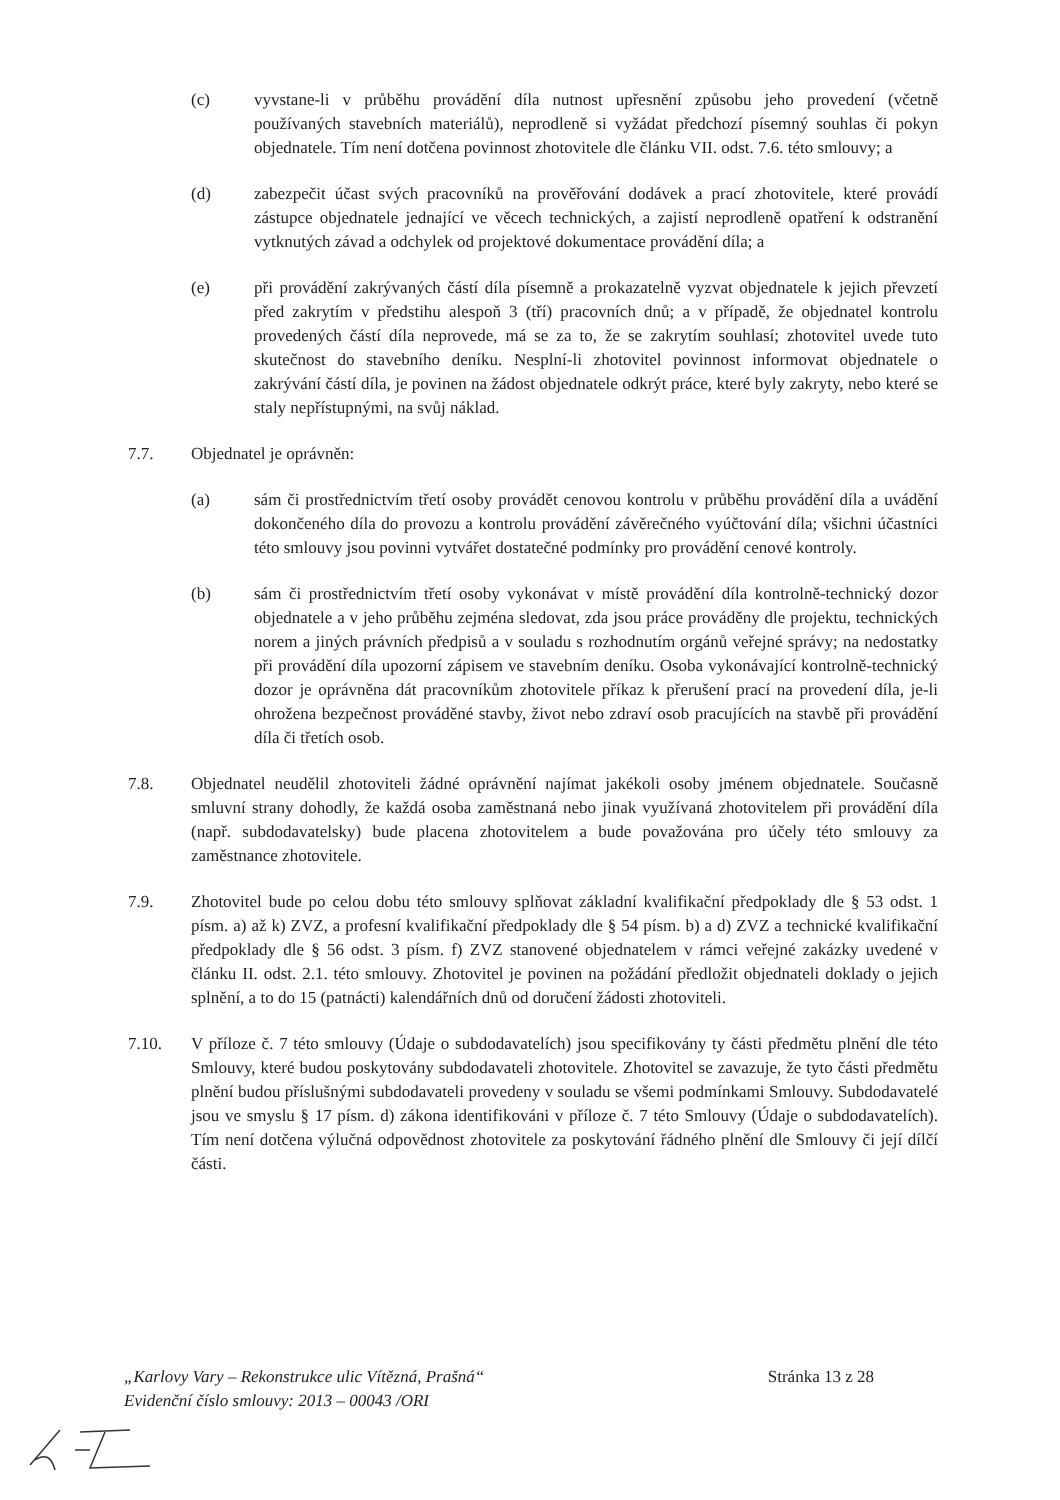(c) vyvstane-li v průběhu provádění díla nutnost upřesnění způsobu jeho provedení (včetně používaných stavebních materiálů), neprodleně si vyžádat předchozí písemný souhlas či pokyn objednatele. Tím není dotčena povinnost zhotovitele dle článku VII. odst. 7.6. této smlouvy; a
(d) zabezpečit účast svých pracovníků na prověřování dodávek a prací zhotovitele, které provádí zástupce objednatele jednající ve věcech technických, a zajistí neprodleně opatření k odstranění vytknutých závad a odchylek od projektové dokumentace provádění díla; a
(e) při provádění zakrývaných částí díla písemně a prokazatelně vyzvat objednatele k jejich převzetí před zakrytím v předstihu alespoň 3 (tří) pracovních dnů; a v případě, že objednatel kontrolu provedených částí díla neprovede, má se za to, že se zakrytím souhlasí; zhotovitel uvede tuto skutečnost do stavebního deníku. Nesplní-li zhotovitel povinnost informovat objednatele o zakrývání částí díla, je povinen na žádost objednatele odkrýt práce, které byly zakryty, nebo které se staly nepřístupnými, na svůj náklad.
7.7. Objednatel je oprávněn:
(a) sám či prostřednictvím třetí osoby provádět cenovou kontrolu v průběhu provádění díla a uvádění dokončeného díla do provozu a kontrolu provádění závěrečného vyúčtování díla; všichni účastníci této smlouvy jsou povinni vytvářet dostatečné podmínky pro provádění cenové kontroly.
(b) sám či prostřednictvím třetí osoby vykonávat v místě provádění díla kontrolně-technický dozor objednatele a v jeho průběhu zejména sledovat, zda jsou práce prováděny dle projektu, technických norem a jiných právních předpisů a v souladu s rozhodnutím orgánů veřejné správy; na nedostatky při provádění díla upozorní zápisem ve stavebním deníku. Osoba vykonávající kontrolně-technický dozor je oprávněna dát pracovníkům zhotovitele příkaz k přerušení prací na provedení díla, je-li ohrožena bezpečnost prováděné stavby, život nebo zdraví osob pracujících na stavbě při provádění díla či třetích osob.
7.8. Objednatel neudělil zhotoviteli žádné oprávnění najímat jakékoli osoby jménem objednatele. Současně smluvní strany dohodly, že každá osoba zaměstnaná nebo jinak využívaná zhotovitelem při provádění díla (např. subdodavatelsky) bude placena zhotovitelem a bude považována pro účely této smlouvy za zaměstnance zhotovitele.
7.9. Zhotovitel bude po celou dobu této smlouvy splňovat základní kvalifikační předpoklady dle § 53 odst. 1 písm. a) až k) ZVZ, a profesní kvalifikační předpoklady dle § 54 písm. b) a d) ZVZ a technické kvalifikační předpoklady dle § 56 odst. 3 písm. f) ZVZ stanovené objednatelem v rámci veřejné zakázky uvedené v článku II. odst. 2.1. této smlouvy. Zhotovitel je povinen na požádání předložit objednateli doklady o jejich splnění, a to do 15 (patnácti) kalendářních dnů od doručení žádosti zhotoviteli.
7.10. V příloze č. 7 této smlouvy (Údaje o subdodavatelích) jsou specifikovány ty části předmětu plnění dle této Smlouvy, které budou poskytovány subdodavateli zhotovitele. Zhotovitel se zavazuje, že tyto části předmětu plnění budou příslušnými subdodavateli provedeny v souladu se všemi podmínkami Smlouvy. Subdodavatelé jsou ve smyslu § 17 písm. d) zákona identifikováni v příloze č. 7 této Smlouvy (Údaje o subdodavatelích). Tím není dotčena výlučná odpovědnost zhotovitele za poskytování řádného plnění dle Smlouvy či její dílčí části.
„Karlovy Vary – Rekonstrukce ulic Vítězná, Prašná“
Evidenční číslo smlouvy: 2013 – 00043 /ORI
Stránka 13 z 28